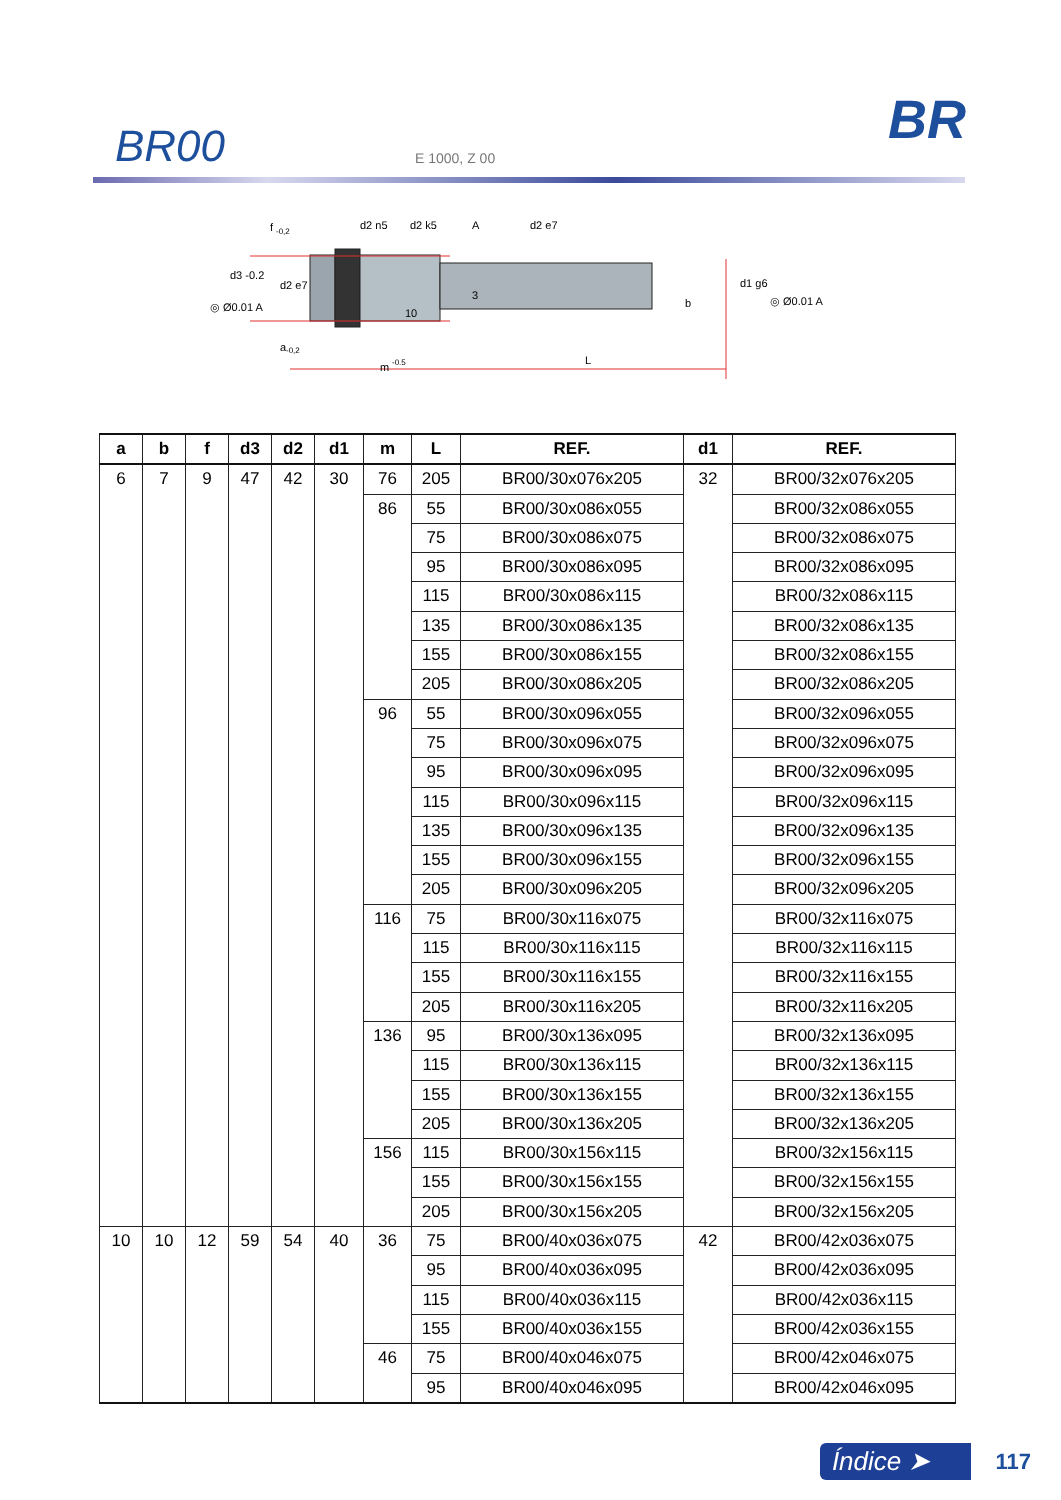BR00
E 1000, Z 00
BR
f
-0,2
d2 n5
d2 k5
A
d2 e7
d3 -0.2
d2 e7
d1 g6
◎ Ø0.01 A
◎ Ø0.01 A
3
10
b
a
-0,2
m
-0.5
L
| a | b | f | d3 | d2 | d1 | m | L | REF. | d1 | REF. |
| --- | --- | --- | --- | --- | --- | --- | --- | --- | --- | --- |
| 6 | 7 | 9 | 47 | 42 | 30 | 76 | 205 | BR00/30x076x205 | 32 | BR00/32x076x205 |
| | | | | | | 86 | 55 | BR00/30x086x055 | | BR00/32x086x055 |
| | | | | | | | 75 | BR00/30x086x075 | | BR00/32x086x075 |
| | | | | | | | 95 | BR00/30x086x095 | | BR00/32x086x095 |
| | | | | | | | 115 | BR00/30x086x115 | | BR00/32x086x115 |
| | | | | | | | 135 | BR00/30x086x135 | | BR00/32x086x135 |
| | | | | | | | 155 | BR00/30x086x155 | | BR00/32x086x155 |
| | | | | | | | 205 | BR00/30x086x205 | | BR00/32x086x205 |
| | | | | | | 96 | 55 | BR00/30x096x055 | | BR00/32x096x055 |
| | | | | | | | 75 | BR00/30x096x075 | | BR00/32x096x075 |
| | | | | | | | 95 | BR00/30x096x095 | | BR00/32x096x095 |
| | | | | | | | 115 | BR00/30x096x115 | | BR00/32x096x115 |
| | | | | | | | 135 | BR00/30x096x135 | | BR00/32x096x135 |
| | | | | | | | 155 | BR00/30x096x155 | | BR00/32x096x155 |
| | | | | | | | 205 | BR00/30x096x205 | | BR00/32x096x205 |
| | | | | | | 116 | 75 | BR00/30x116x075 | | BR00/32x116x075 |
| | | | | | | | 115 | BR00/30x116x115 | | BR00/32x116x115 |
| | | | | | | | 155 | BR00/30x116x155 | | BR00/32x116x155 |
| | | | | | | | 205 | BR00/30x116x205 | | BR00/32x116x205 |
| | | | | | | 136 | 95 | BR00/30x136x095 | | BR00/32x136x095 |
| | | | | | | | 115 | BR00/30x136x115 | | BR00/32x136x115 |
| | | | | | | | 155 | BR00/30x136x155 | | BR00/32x136x155 |
| | | | | | | | 205 | BR00/30x136x205 | | BR00/32x136x205 |
| | | | | | | 156 | 115 | BR00/30x156x115 | | BR00/32x156x115 |
| | | | | | | | 155 | BR00/30x156x155 | | BR00/32x156x155 |
| | | | | | | | 205 | BR00/30x156x205 | | BR00/32x156x205 |
| 10 | 10 | 12 | 59 | 54 | 40 | 36 | 75 | BR00/40x036x075 | 42 | BR00/42x036x075 |
| | | | | | | | 95 | BR00/40x036x095 | | BR00/42x036x095 |
| | | | | | | | 115 | BR00/40x036x115 | | BR00/42x036x115 |
| | | | | | | | 155 | BR00/40x036x155 | | BR00/42x036x155 |
| | | | | | | 46 | 75 | BR00/40x046x075 | | BR00/42x046x075 |
| | | | | | | | 95 | BR00/40x046x095 | | BR00/42x046x095 |
Índice ➤ 117